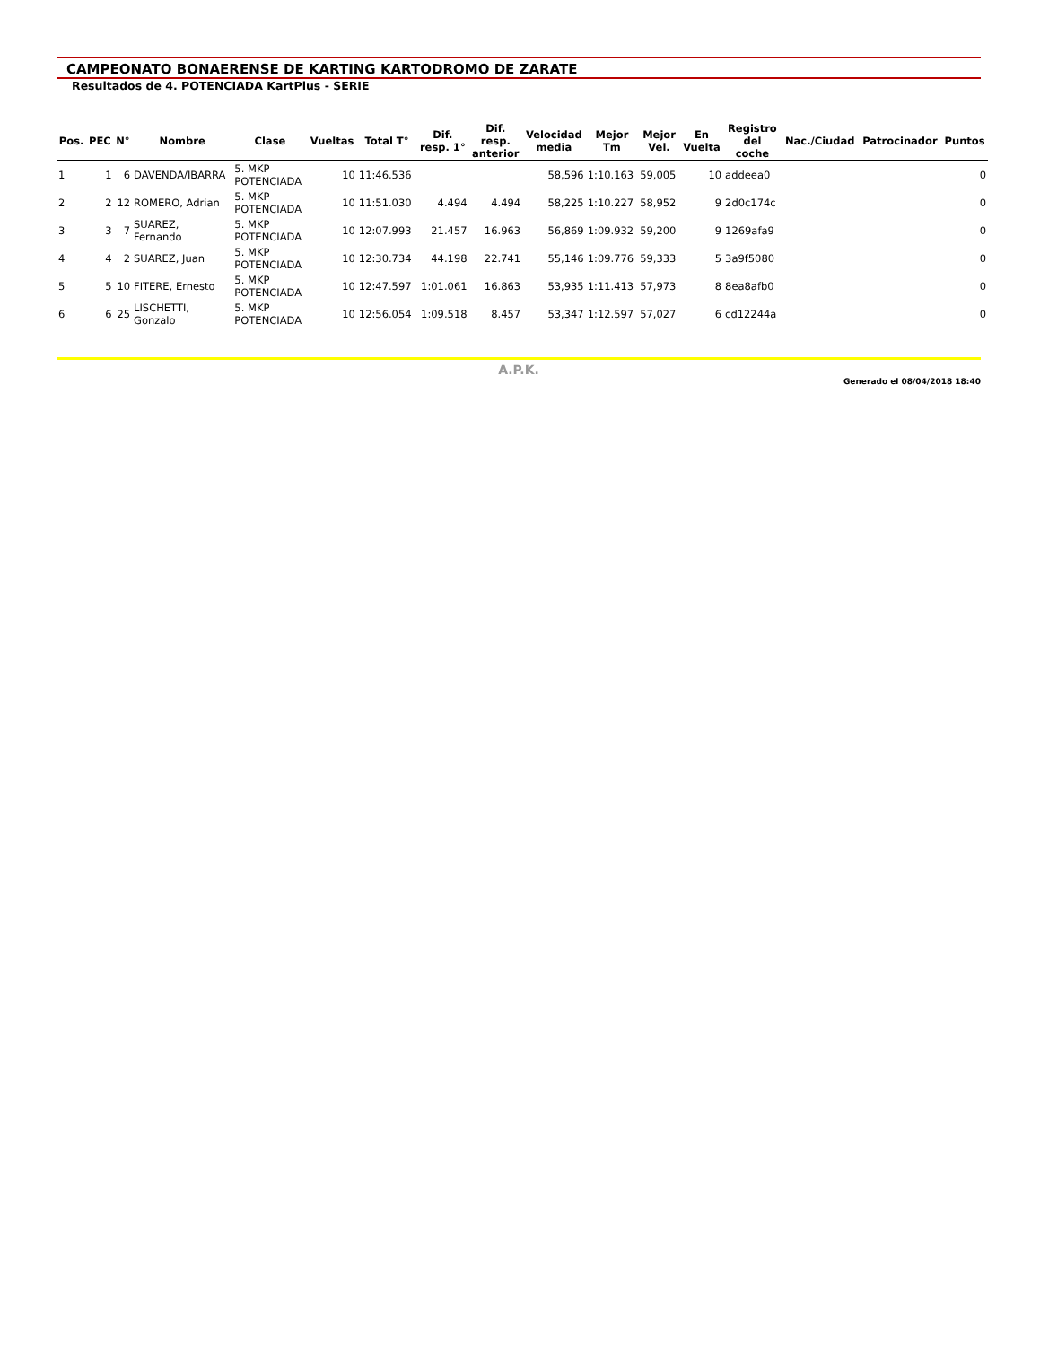CAMPEONATO BONAERENSE DE KARTING KARTODROMO DE ZARATE
Resultados de 4. POTENCIADA KartPlus - SERIE
| Pos. | PEC | N° | Nombre | Clase | Vueltas | Total T° | Dif. resp. 1° | Dif. resp. anterior | Velocidad media | Mejor Tm | Mejor Vel. | En Vuelta | Registro del coche | Nac./Ciudad | Patrocinador | Puntos |
| --- | --- | --- | --- | --- | --- | --- | --- | --- | --- | --- | --- | --- | --- | --- | --- | --- |
| 1 | 1 | 6 | DAVENDA/IBARRA | 5. MKP POTENCIADA | 10 | 11:46.536 | | | 58,596 | 1:10.163 | 59,005 | 10 | addeea0 | | | 0 |
| 2 | 2 | 12 | ROMERO, Adrian | 5. MKP POTENCIADA | 10 | 11:51.030 | 4.494 | 4.494 | 58,225 | 1:10.227 | 58,952 | 9 | 2d0c174c | | | 0 |
| 3 | 3 | 7 | SUAREZ, Fernando | 5. MKP POTENCIADA | 10 | 12:07.993 | 21.457 | 16.963 | 56,869 | 1:09.932 | 59,200 | 9 | 1269afa9 | | | 0 |
| 4 | 4 | 2 | SUAREZ, Juan | 5. MKP POTENCIADA | 10 | 12:30.734 | 44.198 | 22.741 | 55,146 | 1:09.776 | 59,333 | 5 | 3a9f5080 | | | 0 |
| 5 | 5 | 10 | FITERE, Ernesto | 5. MKP POTENCIADA | 10 | 12:47.597 | 1:01.061 | 16.863 | 53,935 | 1:11.413 | 57,973 | 8 | 8ea8afb0 | | | 0 |
| 6 | 6 | 25 | LISCHETTI, Gonzalo | 5. MKP POTENCIADA | 10 | 12:56.054 | 1:09.518 | 8.457 | 53,347 | 1:12.597 | 57,027 | 6 | cd12244a | | | 0 |
A.P.K.
Generado el 08/04/2018 18:40